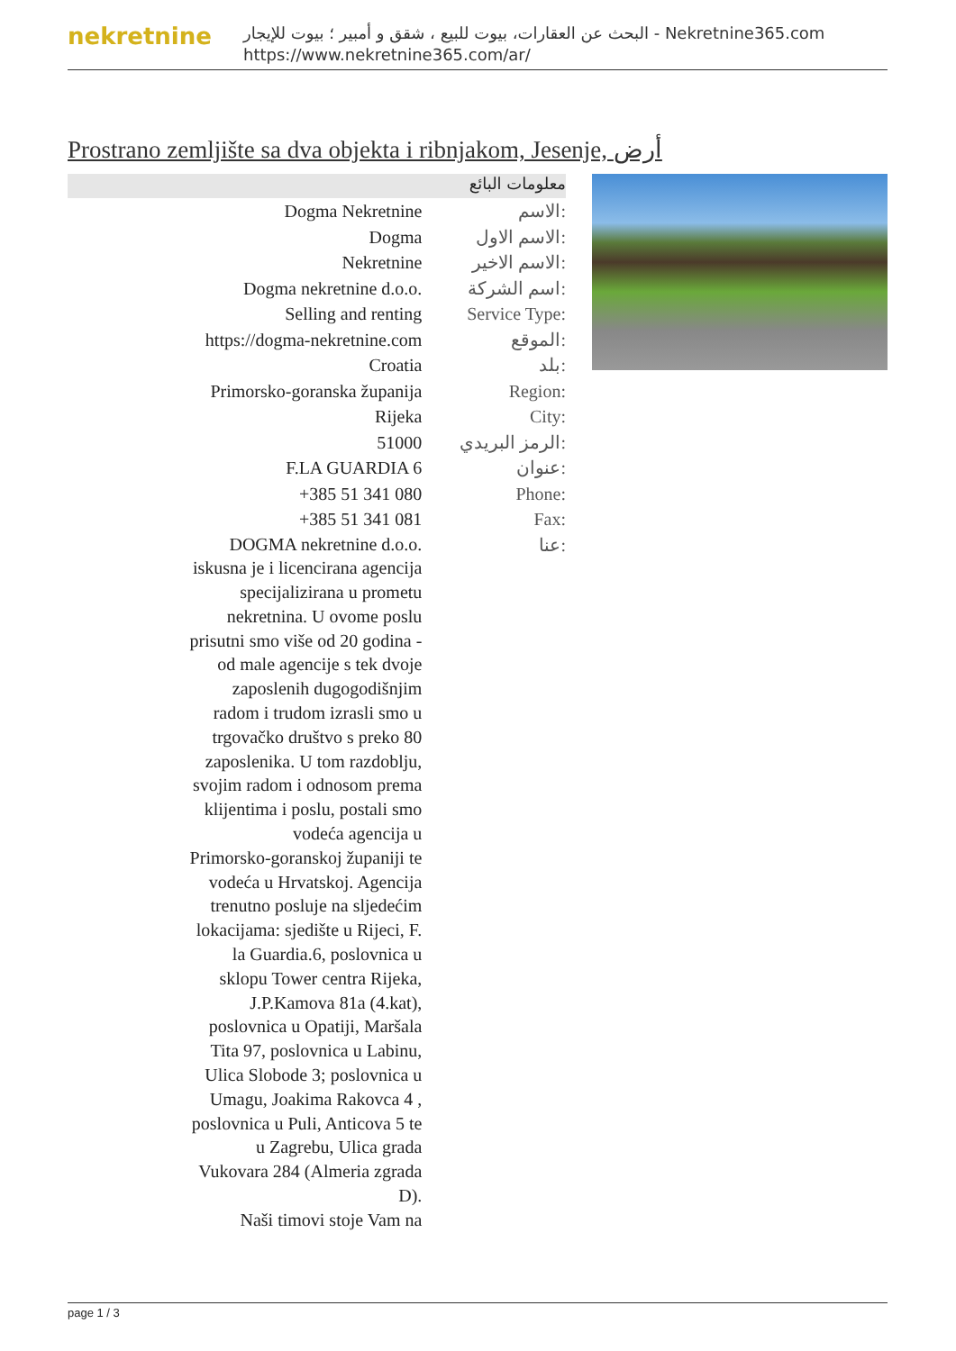nekretnine
البحث عن العقارات، بيوت للبيع ، شقق و أمبير ؛ بيوت للإيجار - Nekretnine365.com
https://www.nekretnine365.com/ar/
Prostrano zemljište sa dva objekta i ribnjakom, Jesenje, أرض
معلومات البائع
| Dogma Nekretnine | الاسم: |
| Dogma | الاسم الاول: |
| Nekretnine | الاسم الاخير: |
| Dogma nekretnine d.o.o. | اسم الشركة: |
| Selling and renting | Service Type: |
| https://dogma-nekretnine.com | الموقع: |
| Croatia | بلد: |
| Primorsko-goranska županija | Region: |
| Rijeka | City: |
| 51000 | الرمز البريدي: |
| F.LA GUARDIA 6 | عنوان: |
| +385 51 341 080 | Phone: |
| +385 51 341 081 | Fax: |
| DOGMA nekretnine d.o.o. iskusna je i licencirana agencija specijalizirana u prometu nekretnina. U ovome poslu prisutni smo više od 20 godina - od male agencije s tek dvoje zaposlenih dugogodišnjim radom i trudom izrasli smo u trgovačko društvo s preko 80 zaposlenika. U tom razdoblju, svojim radom i odnosom prema klijentima i poslu, postali smo vodeća agencija u Primorsko-goranskoj županiji te vodeća u Hrvatskoj. Agencija trenutno posluje na sljedećim lokacijama: sjedište u Rijeci, F. la Guardia.6, poslovnica u sklopu Tower centra Rijeka, J.P.Kamova 81a (4.kat), poslovnica u Opatiji, Maršala Tita 97, poslovnica u Labinu, Ulica Slobode 3; poslovnica u Umagu, Joakima Rakovca 4 , poslovnica u Puli, Anticova 5 te u Zagrebu, Ulica grada Vukovara 284 (Almeria zgrada D). Naši timovi stoje Vam na | عنا: |
page 1 / 3